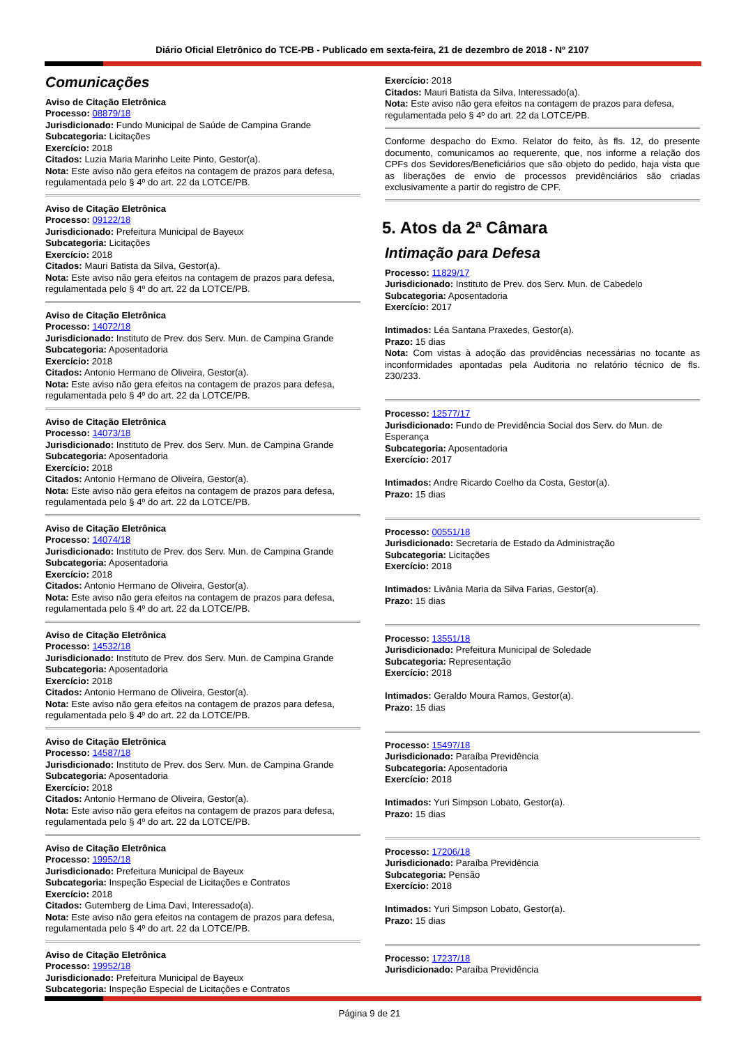Diário Oficial Eletrônico do TCE-PB - Publicado em sexta-feira, 21 de dezembro de 2018 - Nº 2107
Comunicações
Aviso de Citação Eletrônica
Processo: 08879/18
Jurisdicionado: Fundo Municipal de Saúde de Campina Grande
Subcategoria: Licitações
Exercício: 2018
Citados: Luzia Maria Marinho Leite Pinto, Gestor(a).
Nota: Este aviso não gera efeitos na contagem de prazos para defesa, regulamentada pelo § 4º do art. 22 da LOTCE/PB.
Aviso de Citação Eletrônica
Processo: 09122/18
Jurisdicionado: Prefeitura Municipal de Bayeux
Subcategoria: Licitações
Exercício: 2018
Citados: Mauri Batista da Silva, Gestor(a).
Nota: Este aviso não gera efeitos na contagem de prazos para defesa, regulamentada pelo § 4º do art. 22 da LOTCE/PB.
Aviso de Citação Eletrônica
Processo: 14072/18
Jurisdicionado: Instituto de Prev. dos Serv. Mun. de Campina Grande
Subcategoria: Aposentadoria
Exercício: 2018
Citados: Antonio Hermano de Oliveira, Gestor(a).
Nota: Este aviso não gera efeitos na contagem de prazos para defesa, regulamentada pelo § 4º do art. 22 da LOTCE/PB.
Aviso de Citação Eletrônica
Processo: 14073/18
Jurisdicionado: Instituto de Prev. dos Serv. Mun. de Campina Grande
Subcategoria: Aposentadoria
Exercício: 2018
Citados: Antonio Hermano de Oliveira, Gestor(a).
Nota: Este aviso não gera efeitos na contagem de prazos para defesa, regulamentada pelo § 4º do art. 22 da LOTCE/PB.
Aviso de Citação Eletrônica
Processo: 14074/18
Jurisdicionado: Instituto de Prev. dos Serv. Mun. de Campina Grande
Subcategoria: Aposentadoria
Exercício: 2018
Citados: Antonio Hermano de Oliveira, Gestor(a).
Nota: Este aviso não gera efeitos na contagem de prazos para defesa, regulamentada pelo § 4º do art. 22 da LOTCE/PB.
Aviso de Citação Eletrônica
Processo: 14532/18
Jurisdicionado: Instituto de Prev. dos Serv. Mun. de Campina Grande
Subcategoria: Aposentadoria
Exercício: 2018
Citados: Antonio Hermano de Oliveira, Gestor(a).
Nota: Este aviso não gera efeitos na contagem de prazos para defesa, regulamentada pelo § 4º do art. 22 da LOTCE/PB.
Aviso de Citação Eletrônica
Processo: 14587/18
Jurisdicionado: Instituto de Prev. dos Serv. Mun. de Campina Grande
Subcategoria: Aposentadoria
Exercício: 2018
Citados: Antonio Hermano de Oliveira, Gestor(a).
Nota: Este aviso não gera efeitos na contagem de prazos para defesa, regulamentada pelo § 4º do art. 22 da LOTCE/PB.
Aviso de Citação Eletrônica
Processo: 19952/18
Jurisdicionado: Prefeitura Municipal de Bayeux
Subcategoria: Inspeção Especial de Licitações e Contratos
Exercício: 2018
Citados: Gutemberg de Lima Davi, Interessado(a).
Nota: Este aviso não gera efeitos na contagem de prazos para defesa, regulamentada pelo § 4º do art. 22 da LOTCE/PB.
Aviso de Citação Eletrônica
Processo: 19952/18
Jurisdicionado: Prefeitura Municipal de Bayeux
Subcategoria: Inspeção Especial de Licitações e Contratos
Exercício: 2018
Citados: Mauri Batista da Silva, Interessado(a).
Nota: Este aviso não gera efeitos na contagem de prazos para defesa, regulamentada pelo § 4º do art. 22 da LOTCE/PB.
Conforme despacho do Exmo. Relator do feito, às fls. 12, do presente documento, comunicamos ao requerente, que, nos informe a relação dos CPFs dos Sevidores/Beneficiários que são objeto do pedido, haja vista que as liberações de envio de processos previdênciários são criadas exclusivamente a partir do registro de CPF.
5. Atos da 2ª Câmara
Intimação para Defesa
Processo: 11829/17
Jurisdicionado: Instituto de Prev. dos Serv. Mun. de Cabedelo
Subcategoria: Aposentadoria
Exercício: 2017
Intimados: Léa Santana Praxedes, Gestor(a).
Prazo: 15 dias
Nota: Com vistas à adoção das providências necessárias no tocante as inconformidades apontadas pela Auditoria no relatório técnico de fls. 230/233.
Processo: 12577/17
Jurisdicionado: Fundo de Previdência Social dos Serv. do Mun. de Esperança
Subcategoria: Aposentadoria
Exercício: 2017
Intimados: Andre Ricardo Coelho da Costa, Gestor(a).
Prazo: 15 dias
Processo: 00551/18
Jurisdicionado: Secretaria de Estado da Administração
Subcategoria: Licitações
Exercício: 2018
Intimados: Livânia Maria da Silva Farias, Gestor(a).
Prazo: 15 dias
Processo: 13551/18
Jurisdicionado: Prefeitura Municipal de Soledade
Subcategoria: Representação
Exercício: 2018
Intimados: Geraldo Moura Ramos, Gestor(a).
Prazo: 15 dias
Processo: 15497/18
Jurisdicionado: Paraíba Previdência
Subcategoria: Aposentadoria
Exercício: 2018
Intimados: Yuri Simpson Lobato, Gestor(a).
Prazo: 15 dias
Processo: 17206/18
Jurisdicionado: Paraíba Previdência
Subcategoria: Pensão
Exercício: 2018
Intimados: Yuri Simpson Lobato, Gestor(a).
Prazo: 15 dias
Processo: 17237/18
Jurisdicionado: Paraíba Previdência
Página 9 de 21